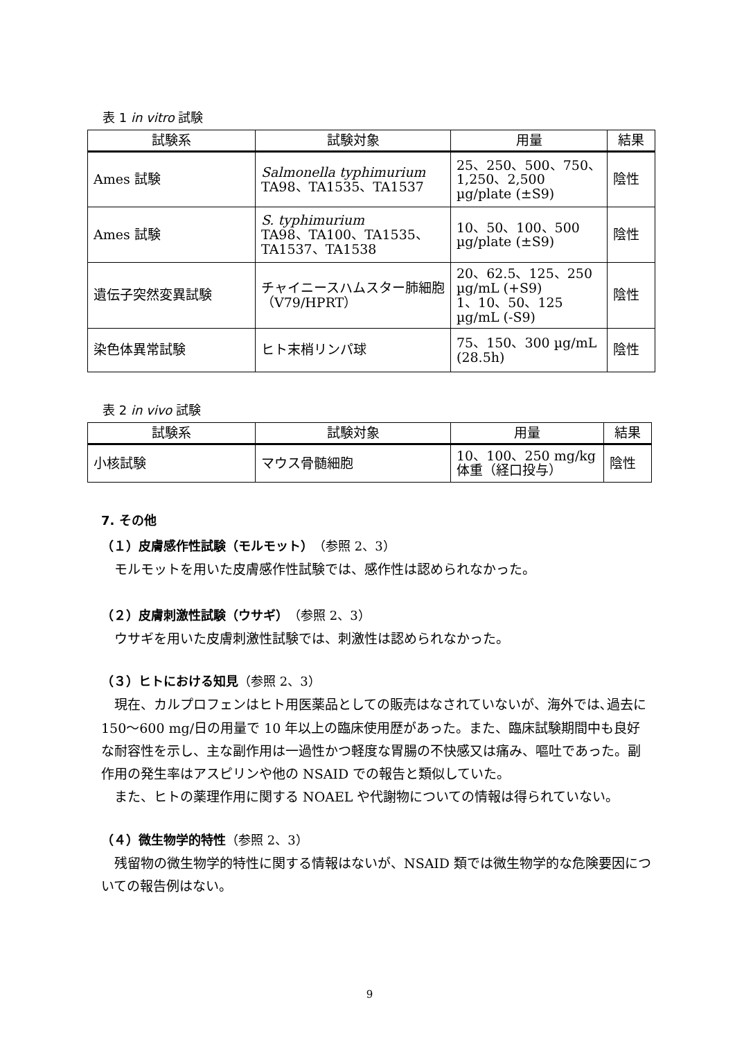表 1 in vitro 試験
| 試験系 | 試験対象 | 用量 | 結果 |
| --- | --- | --- | --- |
| Ames 試験 | Salmonella typhimurium TA98、TA1535、TA1537 | 25、250、500、750、1,250、2,500 µg/plate (±S9) | 陰性 |
| Ames 試験 | S. typhimurium TA98、TA100、TA1535、TA1537、TA1538 | 10、50、100、500 µg/plate (±S9) | 陰性 |
| 遺伝子突然変異試験 | チャイニースハムスター肺細胞（V79/HPRT） | 20、62.5、125、250 µg/mL (+S9) 1、10、50、125 µg/mL (-S9) | 陰性 |
| 染色体異常試験 | ヒト末梢リンパ球 | 75、150、300 µg/mL (28.5h) | 陰性 |
表 2 in vivo 試験
| 試験系 | 試験対象 | 用量 | 結果 |
| --- | --- | --- | --- |
| 小核試験 | マウス骨髄細胞 | 10、100、250 mg/kg 体重（経口投与） | 陰性 |
7. その他
（１）皮膚感作性試験（モルモット）（参照 2、3）
モルモットを用いた皮膚感作性試験では、感作性は認められなかった。
（２）皮膚刺激性試験（ウサギ）（参照 2、3）
ウサギを用いた皮膚刺激性試験では、刺激性は認められなかった。
（３）ヒトにおける知見（参照 2、3）
現在、カルプロフェンはヒト用医薬品としての販売はなされていないが、海外では､過去に 150～600 mg/日の用量で 10 年以上の臨床使用歴があった。また、臨床試験期間中も良好な耐容性を示し、主な副作用は一過性かつ軽度な胃腸の不快感又は痛み、嘔吐であった。副作用の発生率はアスピリンや他の NSAID での報告と類似していた。
また、ヒトの薬理作用に関する NOAEL や代謝物についての情報は得られていない。
（４）微生物学的特性（参照 2、3）
残留物の微生物学的特性に関する情報はないが、NSAID 類では微生物学的な危険要因についての報告例はない。
9